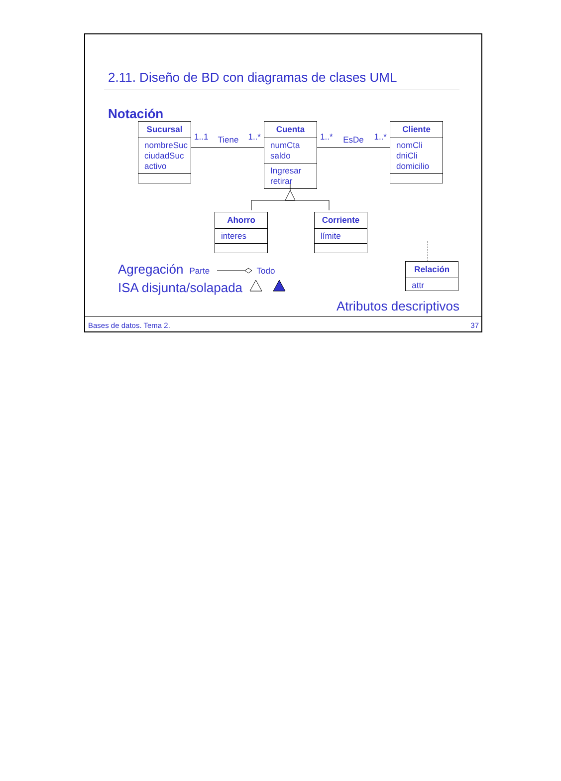2.11. Diseño de BD con diagramas de clases UML
Notación
Sucursal
nombreSuc
ciudadSuc
activo
1..1 Tiene 1..*
Cuenta
numCta
saldo
Ingresar
retirar
1..* EsDe 1..*
Cliente
nomCli
dniCli
domicilio
Ahorro
interes
Corriente
límite
Agregación Parte Todo
ISA disjunta/solapada
Relación
attr
Atributos descriptivos
Bases de datos. Tema 2. 37